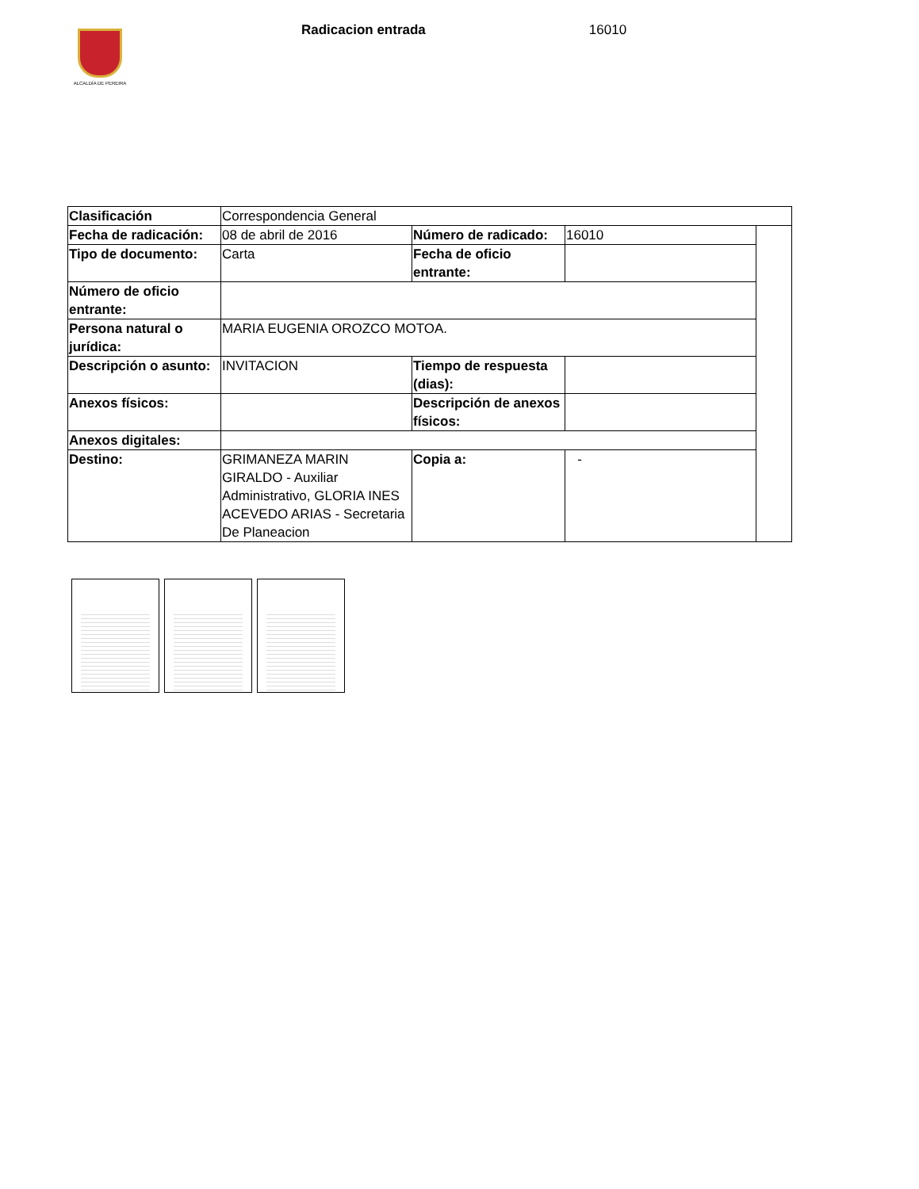ALCALDÍA DE PEREIRA
Radicacion entrada 16010
| Clasificación | Correspondencia General | | | |
| Fecha de radicación: | 08 de abril de 2016 | Número de radicado: | 16010 | |
| Tipo de documento: | Carta | Fecha de oficio entrante: | | |
| Número de oficio entrante: | | | | |
| Persona natural o jurídica: | MARIA EUGENIA OROZCO MOTOA. | | | |
| Descripción o asunto: | INVITACION | Tiempo de respuesta (dias): | | |
| Anexos físicos: | | Descripción de anexos físicos: | | |
| Anexos digitales: | | | | |
| Destino: | GRIMANEZA MARIN GIRALDO - Auxiliar Administrativo, GLORIA INES ACEVEDO ARIAS - Secretaria De Planeacion | Copia a: | - | |